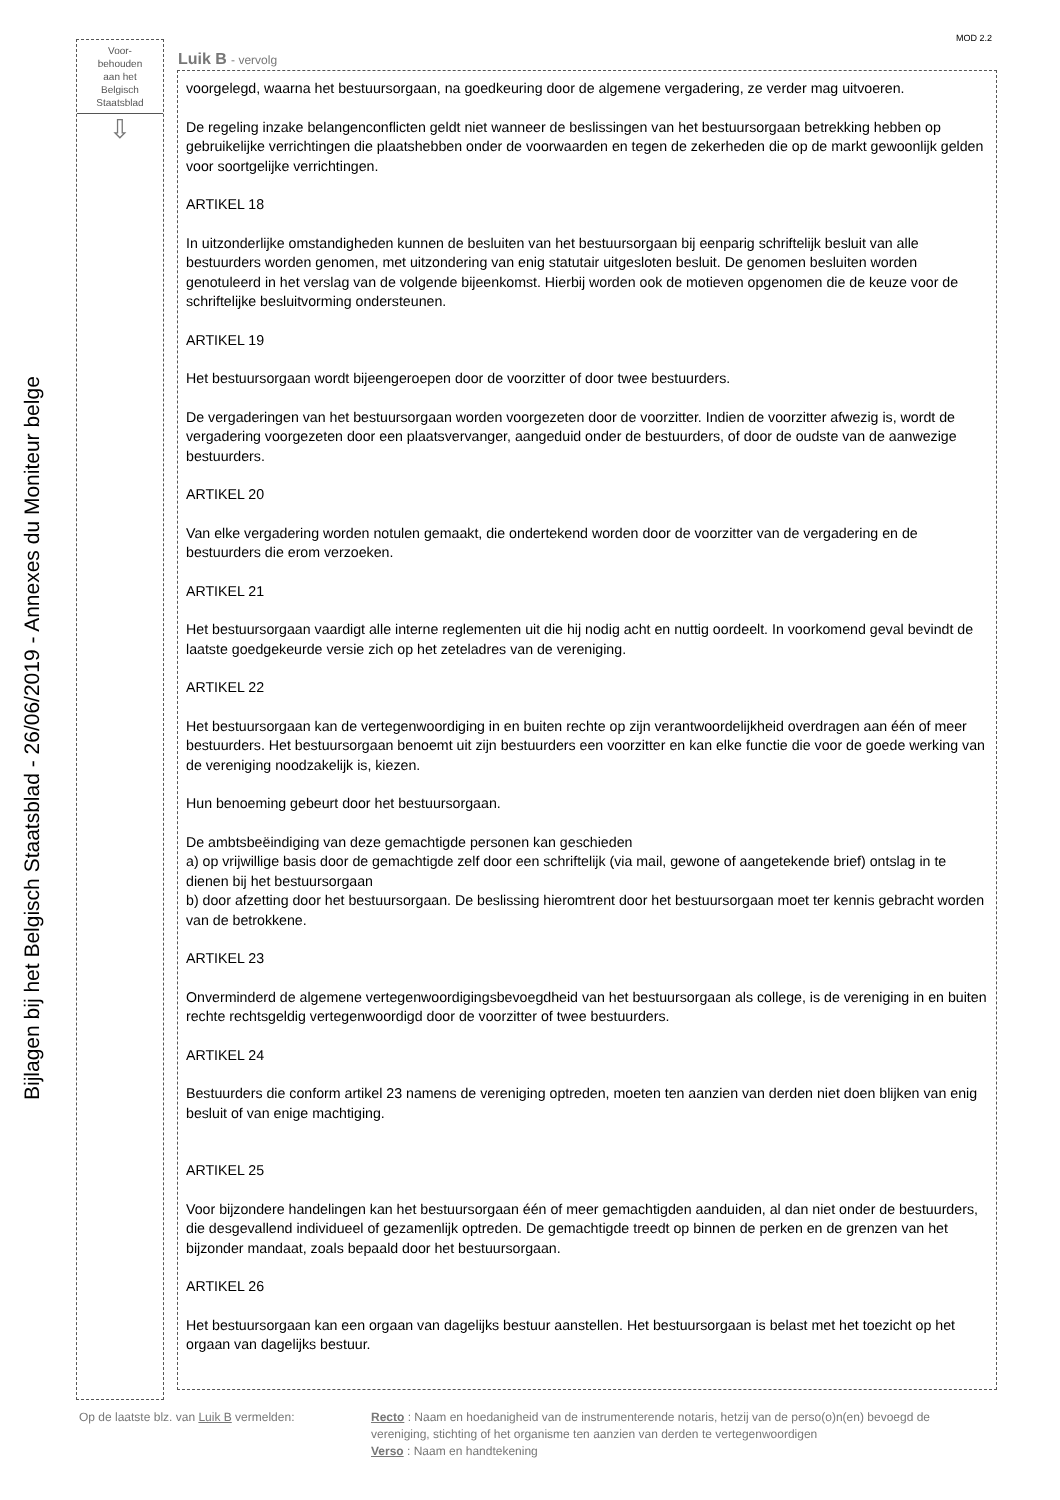MOD 2.2
Voor-
behouden
aan het
Belgisch
Staatsblad
⇩
Bijlagen bij het Belgisch Staatsblad - 26/06/2019 - Annexes du Moniteur belge
Luik B - vervolg
voorgelegd, waarna het bestuursorgaan, na goedkeuring door de algemene vergadering, ze verder mag uitvoeren.
De regeling inzake belangenconflicten geldt niet wanneer de beslissingen van het bestuursorgaan betrekking hebben op gebruikelijke verrichtingen die plaatshebben onder de voorwaarden en tegen de zekerheden die op de markt gewoonlijk gelden voor soortgelijke verrichtingen.
ARTIKEL 18
In uitzonderlijke omstandigheden kunnen de besluiten van het bestuursorgaan bij eenparig schriftelijk besluit van alle bestuurders worden genomen, met uitzondering van enig statutair uitgesloten besluit. De genomen besluiten worden genotuleerd in het verslag van de volgende bijeenkomst. Hierbij worden ook de motieven opgenomen die de keuze voor de schriftelijke besluitvorming ondersteunen.
ARTIKEL 19
Het bestuursorgaan wordt bijeengeroepen door de voorzitter of door twee bestuurders.
De vergaderingen van het bestuursorgaan worden voorgezeten door de voorzitter. Indien de voorzitter afwezig is, wordt de vergadering voorgezeten door een plaatsvervanger, aangeduid onder de bestuurders, of door de oudste van de aanwezige bestuurders.
ARTIKEL 20
Van elke vergadering worden notulen gemaakt, die ondertekend worden door de voorzitter van de vergadering en de bestuurders die erom verzoeken.
ARTIKEL 21
Het bestuursorgaan vaardigt alle interne reglementen uit die hij nodig acht en nuttig oordeelt. In voorkomend geval bevindt de laatste goedgekeurde versie zich op het zeteladres van de vereniging.
ARTIKEL 22
Het bestuursorgaan kan de vertegenwoordiging in en buiten rechte op zijn verantwoordelijkheid overdragen aan één of meer bestuurders. Het bestuursorgaan benoemt uit zijn bestuurders een voorzitter en kan elke functie die voor de goede werking van de vereniging noodzakelijk is, kiezen.
Hun benoeming gebeurt door het bestuursorgaan.
De ambtsbeëindiging van deze gemachtigde personen kan geschieden
a) op vrijwillige basis door de gemachtigde zelf door een schriftelijk (via mail, gewone of aangetekende brief) ontslag in te dienen bij het bestuursorgaan
b) door afzetting door het bestuursorgaan. De beslissing hieromtrent door het bestuursorgaan moet ter kennis gebracht worden van de betrokkene.
ARTIKEL 23
Onverminderd de algemene vertegenwoordigingsbevoegdheid van het bestuursorgaan als college, is de vereniging in en buiten rechte rechtsgeldig vertegenwoordigd door de voorzitter of twee bestuurders.
ARTIKEL 24
Bestuurders die conform artikel 23 namens de vereniging optreden, moeten ten aanzien van derden niet doen blijken van enig besluit of van enige machtiging.
ARTIKEL 25
Voor bijzondere handelingen kan het bestuursorgaan één of meer gemachtigden aanduiden, al dan niet onder de bestuurders, die desgevallend individueel of gezamenlijk optreden. De gemachtigde treedt op binnen de perken en de grenzen van het bijzonder mandaat, zoals bepaald door het bestuursorgaan.
ARTIKEL 26
Het bestuursorgaan kan een orgaan van dagelijks bestuur aanstellen. Het bestuursorgaan is belast met het toezicht op het orgaan van dagelijks bestuur.
Op de laatste blz. van Luik B vermelden: Recto : Naam en hoedanigheid van de instrumenterende notaris, hetzij van de perso(o)n(en) bevoegd de vereniging, stichting of het organisme ten aanzien van derden te vertegenwoordigen
Verso : Naam en handtekening